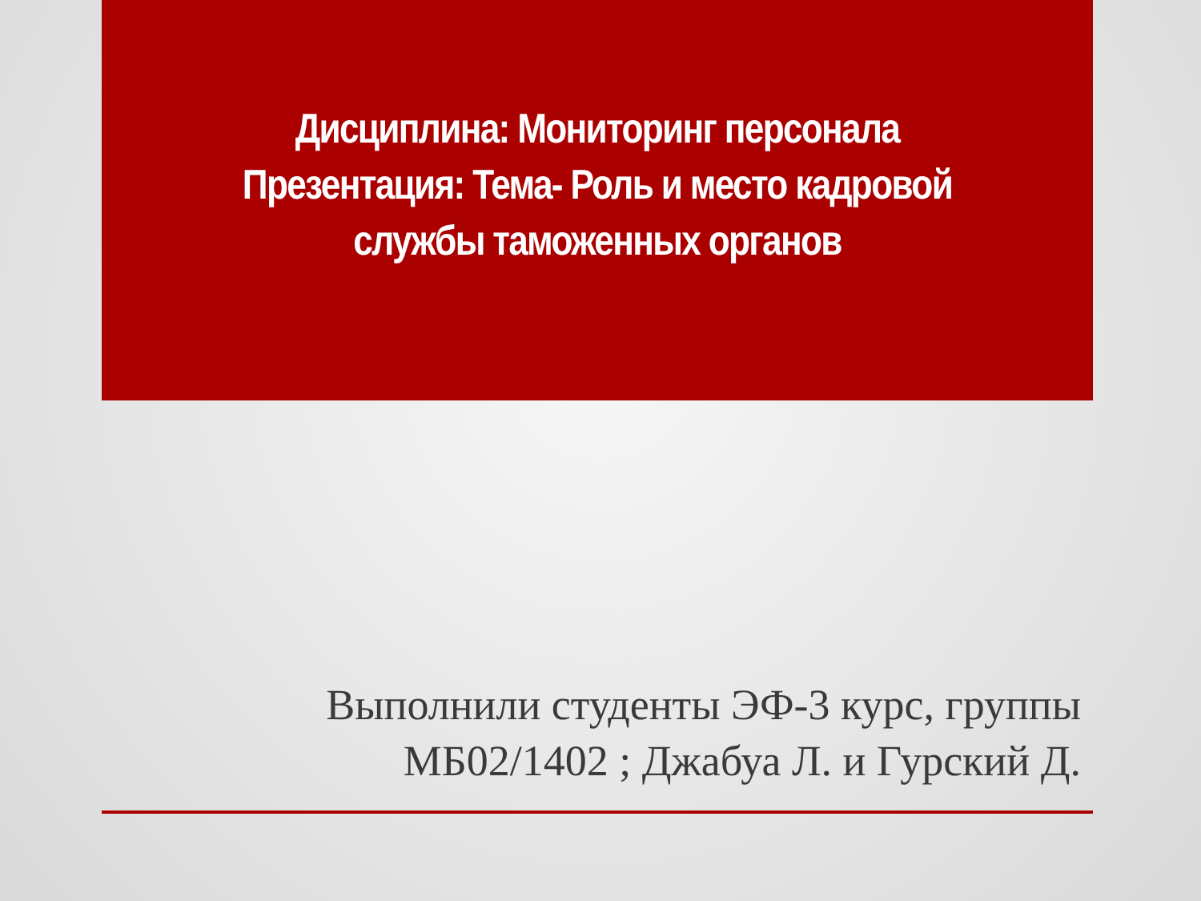Дисциплина: Мониторинг персонала
Презентация: Тема- Роль и место кадровой службы таможенных органов
Выполнили студенты ЭФ-3 курс, группы МБ02/1402 ; Джабуа Л. и Гурский Д.